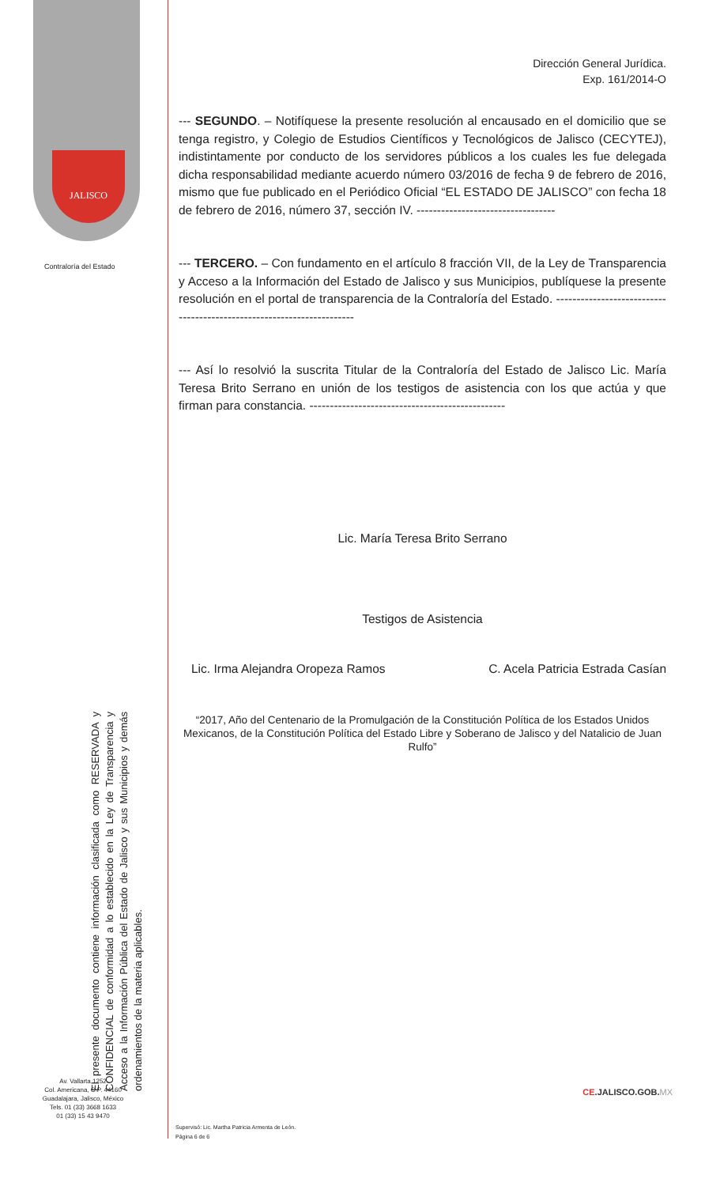JALISCO
Contraloría del Estado
El presente documento contiene información clasificada como RESERVADA y CONFIDENCIAL de conformidad a lo establecido en la Ley de Transparencia y Acceso a la Información Pública del Estado de Jalisco y sus Municipios y demás ordenamientos de la materia aplicables.
Av. Vallarta 1252
Col. Americana, C.P. 44160
Guadalajara, Jalisco, México
Tels. 01 (33) 3668 1633
01 (33) 15 43 9470
Dirección General Jurídica.
Exp. 161/2014-O
--- SEGUNDO. – Notifíquese la presente resolución al encausado en el domicilio que se tenga registro, y Colegio de Estudios Científicos y Tecnológicos de Jalisco (CECYTEJ), indistintamente por conducto de los servidores públicos a los cuales les fue delegada dicha responsabilidad mediante acuerdo número 03/2016 de fecha 9 de febrero de 2016, mismo que fue publicado en el Periódico Oficial “EL ESTADO DE JALISCO” con fecha 18 de febrero de 2016, número 37, sección IV. ----------------------------------
--- TERCERO. – Con fundamento en el artículo 8 fracción VII, de la Ley de Transparencia y Acceso a la Información del Estado de Jalisco y sus Municipios, publíquese la presente resolución en el portal de transparencia de la Contraloría del Estado. ----------------------------------------------------------------------
--- Así lo resolvió la suscrita Titular de la Contraloría del Estado de Jalisco Lic. María Teresa Brito Serrano en unión de los testigos de asistencia con los que actúa y que firman para constancia. ------------------------------------------------
Lic. María Teresa Brito Serrano
Testigos de Asistencia
Lic. Irma Alejandra Oropeza Ramos C. Acela Patricia Estrada Casían
“2017, Año del Centenario de la Promulgación de la Constitución Política de los Estados Unidos Mexicanos, de la Constitución Política del Estado Libre y Soberano de Jalisco y del Natalicio de Juan Rulfo”
Supervisó: Lic. Martha Patricia Armenta de León.
Página 6 de 6
CE.JALISCO.GOB.MX